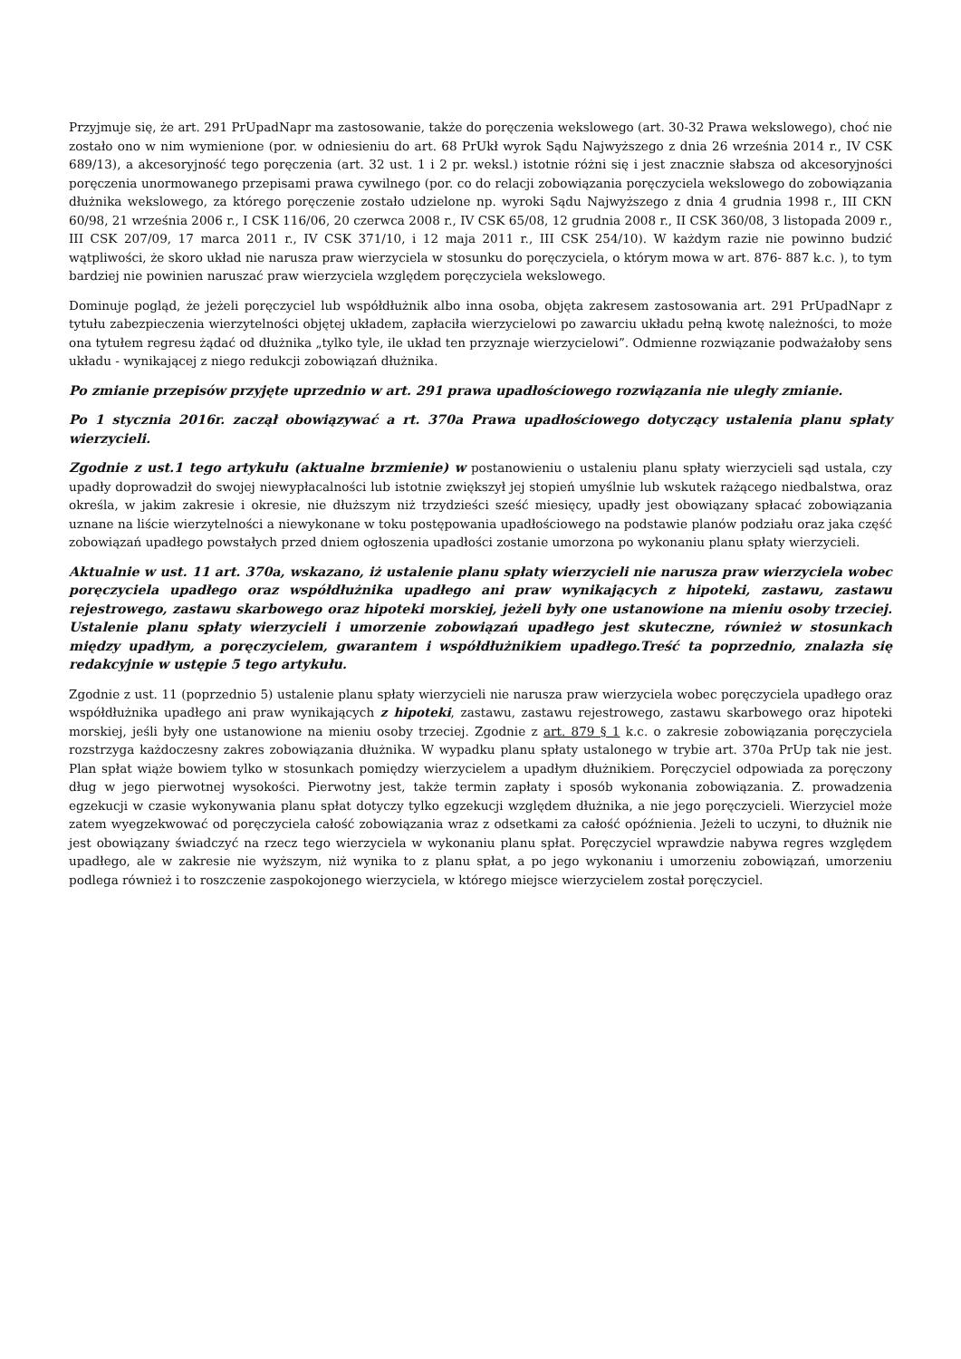Przyjmuje się, że art. 291 PrUpadNapr ma zastosowanie, także do poręczenia wekslowego (art. 30-32 Prawa wekslowego), choć nie zostało ono w nim wymienione (por. w odniesieniu do art. 68 PrUkł wyrok Sądu Najwyższego z dnia 26 września 2014 r., IV CSK 689/13), a akcesoryjność tego poręczenia (art. 32 ust. 1 i 2 pr. weksl.) istotnie różni się i jest znacznie słabsza od akcesoryjności poręczenia unormowanego przepisami prawa cywilnego (por. co do relacji zobowiązania poręczyciela wekslowego do zobowiązania dłużnika wekslowego, za którego poręczenie zostało udzielone np. wyroki Sądu Najwyższego z dnia 4 grudnia 1998 r., III CKN 60/98, 21 września 2006 r., I CSK 116/06, 20 czerwca 2008 r., IV CSK 65/08, 12 grudnia 2008 r., II CSK 360/08, 3 listopada 2009 r., III CSK 207/09, 17 marca 2011 r., IV CSK 371/10, i 12 maja 2011 r., III CSK 254/10). W każdym razie nie powinno budzić wątpliwości, że skoro układ nie narusza praw wierzyciela w stosunku do poręczyciela, o którym mowa w art. 876- 887 k.c. ), to tym bardziej nie powinien naruszać praw wierzyciela względem poręczyciela wekslowego.
Dominuje pogląd, że jeżeli poręczyciel lub współdłużnik albo inna osoba, objęta zakresem zastosowania art. 291 PrUpadNapr z tytułu zabezpieczenia wierzytelności objętej układem, zapłaciła wierzycielowi po zawarciu układu pełną kwotę należności, to może ona tytułem regresu żądać od dłużnika „tylko tyle, ile układ ten przyznaje wierzycielowi”. Odmienne rozwiązanie podważałoby sens układu - wynikającej z niego redukcji zobowiązań dłużnika.
Po zmianie przepisów przyjęte uprzednio w art. 291 prawa upadłościowego rozwiązania nie uległy zmianie.
Po 1 stycznia 2016r. zaczął obowiązywać a rt. 370a Prawa upadłościowego dotyczący ustalenia planu spłaty wierzycieli.
Zgodnie z ust.1 tego artykułu (aktualne brzmienie) w postanowieniu o ustaleniu planu spłaty wierzycieli sąd ustala, czy upadły doprowadził do swojej niewypłacalności lub istotnie zwiększył jej stopień umyślnie lub wskutek rażącego niedbalstwa, oraz określa, w jakim zakresie i okresie, nie dłuższym niż trzydzieści sześć miesięcy, upadły jest obowiązany spłacać zobowiązania uznane na liście wierzytelności a niewykonane w toku postępowania upadłościowego na podstawie planów podziału oraz jaka część zobowiązań upadłego powstałych przed dniem ogłoszenia upadłości zostanie umorzona po wykonaniu planu spłaty wierzycieli.
Aktualnie w ust. 11 art. 370a, wskazano, iż ustalenie planu spłaty wierzycieli nie narusza praw wierzyciela wobec poręczyciela upadłego oraz współdłużnika upadłego ani praw wynikających z hipoteki, zastawu, zastawu rejestrowego, zastawu skarbowego oraz hipoteki morskiej, jeżeli były one ustanowione na mieniu osoby trzeciej. Ustalenie planu spłaty wierzycieli i umorzenie zobowiązań upadłego jest skuteczne, również w stosunkach między upadłym, a poręczycielem, gwarantem i współdłużnikiem upadłego.Treść ta poprzednio, znalazła się redakcyjnie w ustępie 5 tego artykułu.
Zgodnie z ust. 11 (poprzednio 5) ustalenie planu spłaty wierzycieli nie narusza praw wierzyciela wobec poręczyciela upadłego oraz współdłużnika upadłego ani praw wynikających z hipoteki, zastawu, zastawu rejestrowego, zastawu skarbowego oraz hipoteki morskiej, jeśli były one ustanowione na mieniu osoby trzeciej. Zgodnie z art. 879 § 1 k.c. o zakresie zobowiązania poręczyciela rozstrzyga każdoczesny zakres zobowiązania dłużnika. W wypadku planu spłaty ustalonego w trybie art. 370a PrUp tak nie jest. Plan spłat wiąże bowiem tylko w stosunkach pomiędzy wierzycielem a upadłym dłużnikiem. Poręczyciel odpowiada za poręczony dług w jego pierwotnej wysokości. Pierwotny jest, także termin zapłaty i sposób wykonania zobowiązania. Z. prowadzenia egzekucji w czasie wykonywania planu spłat dotyczy tylko egzekucji względem dłużnika, a nie jego poręczycieli. Wierzyciel może zatem wyegzekwować od poręczyciela całość zobowiązania wraz z odsetkami za całość opóźnienia. Jeżeli to uczyni, to dłużnik nie jest obowiązany świadczyć na rzecz tego wierzyciela w wykonaniu planu spłat. Poręczyciel wprawdzie nabywa regres względem upadłego, ale w zakresie nie wyższym, niż wynika to z planu spłat, a po jego wykonaniu i umorzeniu zobowiązań, umorzeniu podlega również i to roszczenie zaspokojonego wierzyciela, w którego miejsce wierzycielem został poręczyciel.